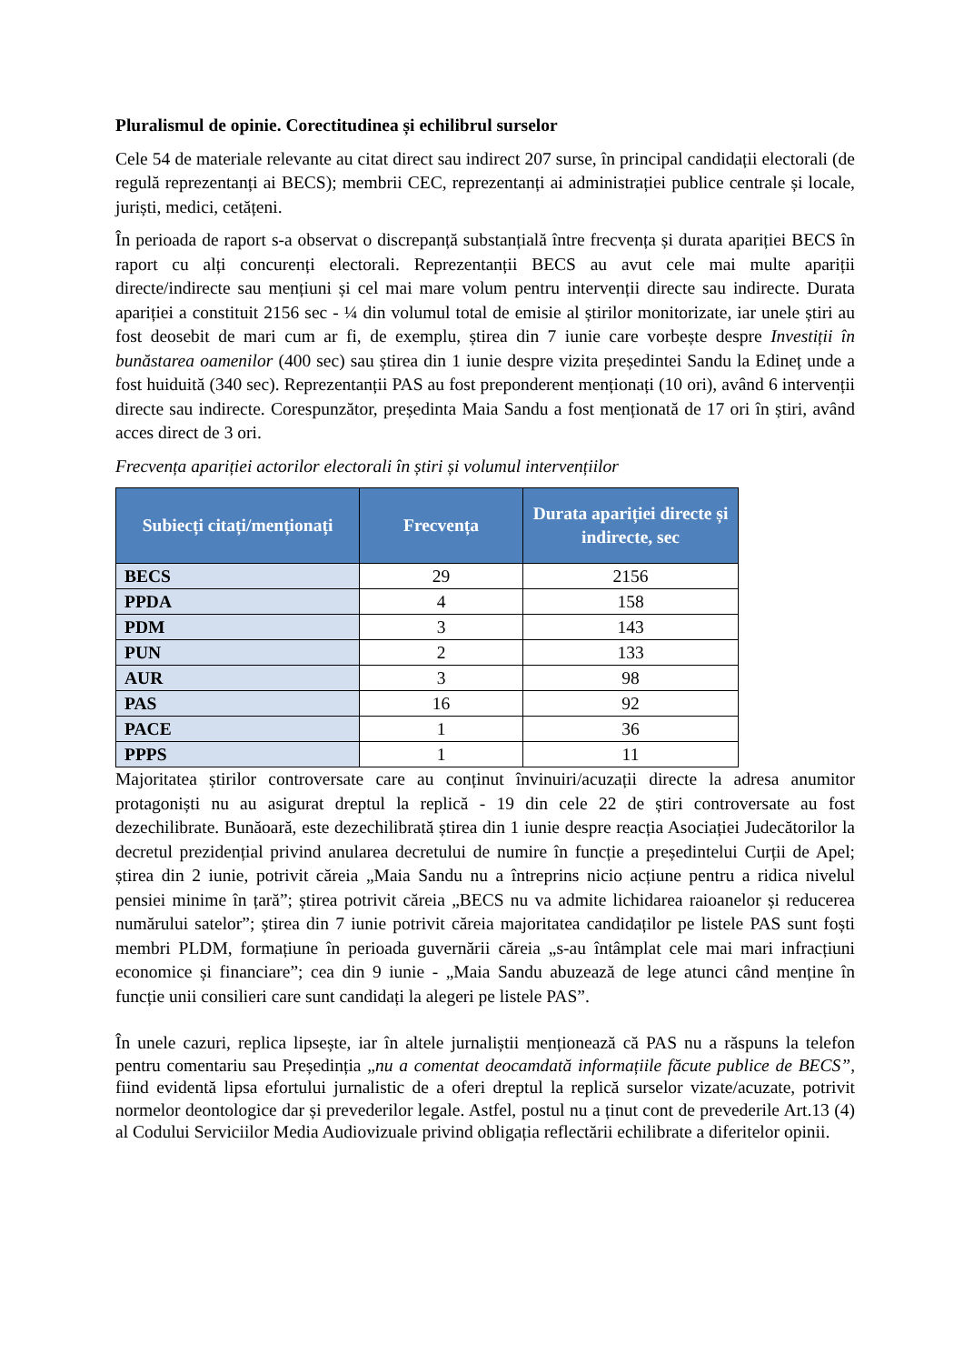Pluralismul de opinie. Corectitudinea și echilibrul surselor
Cele 54 de materiale relevante au citat direct sau indirect 207 surse, în principal candidații electorali (de regulă reprezentanți ai BECS); membrii CEC, reprezentanți ai administrației publice centrale și locale, juriști, medici, cetățeni.
În perioada de raport s-a observat o discrepanță substanțială între frecvența și durata apariției BECS în raport cu alți concurenți electorali. Reprezentanții BECS au avut cele mai multe apariții directe/indirecte sau mențiuni și cel mai mare volum pentru intervenții directe sau indirecte. Durata apariției a constituit 2156 sec - ¼ din volumul total de emisie al știrilor monitorizate, iar unele știri au fost deosebit de mari cum ar fi, de exemplu, știrea din 7 iunie care vorbește despre Investiții în bunăstarea oamenilor (400 sec) sau știrea din 1 iunie despre vizita președintei Sandu la Edineț unde a fost huiduită (340 sec). Reprezentanții PAS au fost preponderent menționați (10 ori), având 6 intervenții directe sau indirecte. Corespunzător, președinta Maia Sandu a fost menționată de 17 ori în știri, având acces direct de 3 ori.
Frecvența apariției actorilor electorali în știri și volumul intervențiilor
| Subiecți citați/menționați | Frecvența | Durata apariției directe și indirecte, sec |
| --- | --- | --- |
| BECS | 29 | 2156 |
| PPDA | 4 | 158 |
| PDM | 3 | 143 |
| PUN | 2 | 133 |
| AUR | 3 | 98 |
| PAS | 16 | 92 |
| PACE | 1 | 36 |
| PPPS | 1 | 11 |
Majoritatea știrilor controversate care au conținut învinuiri/acuzații directe la adresa anumitor protagoniști nu au asigurat dreptul la replică - 19 din cele 22 de știri controversate au fost dezechilibrate. Bunăoară, este dezechilibrată știrea din 1 iunie despre reacția Asociației Judecătorilor la decretul prezidențial privind anularea decretului de numire în funcție a președintelui Curții de Apel; știrea din 2 iunie, potrivit căreia „Maia Sandu nu a întreprins nicio acțiune pentru a ridica nivelul pensiei minime în țară”; știrea potrivit căreia „BECS nu va admite lichidarea raioanelor și reducerea numărului satelor”; știrea din 7 iunie potrivit căreia majoritatea candidaților pe listele PAS sunt foști membri PLDM, formațiune în perioada guvernării căreia „s-au întâmplat cele mai mari infracțiuni economice și financiare”; cea din 9 iunie - „Maia Sandu abuzează de lege atunci când menține în funcție unii consilieri care sunt candidați la alegeri pe listele PAS”.
În unele cazuri, replica lipsește, iar în altele jurnaliștii menționează că PAS nu a răspuns la telefon pentru comentariu sau Președinția „nu a comentat deocamdată informațiile făcute publice de BECS”, fiind evidentă lipsa efortului jurnalistic de a oferi dreptul la replică surselor vizate/acuzate, potrivit normelor deontologice dar și prevederilor legale. Astfel, postul nu a ținut cont de prevederile Art.13 (4) al Codului Serviciilor Media Audiovizuale privind obligația reflectării echilibrate a diferitelor opinii.